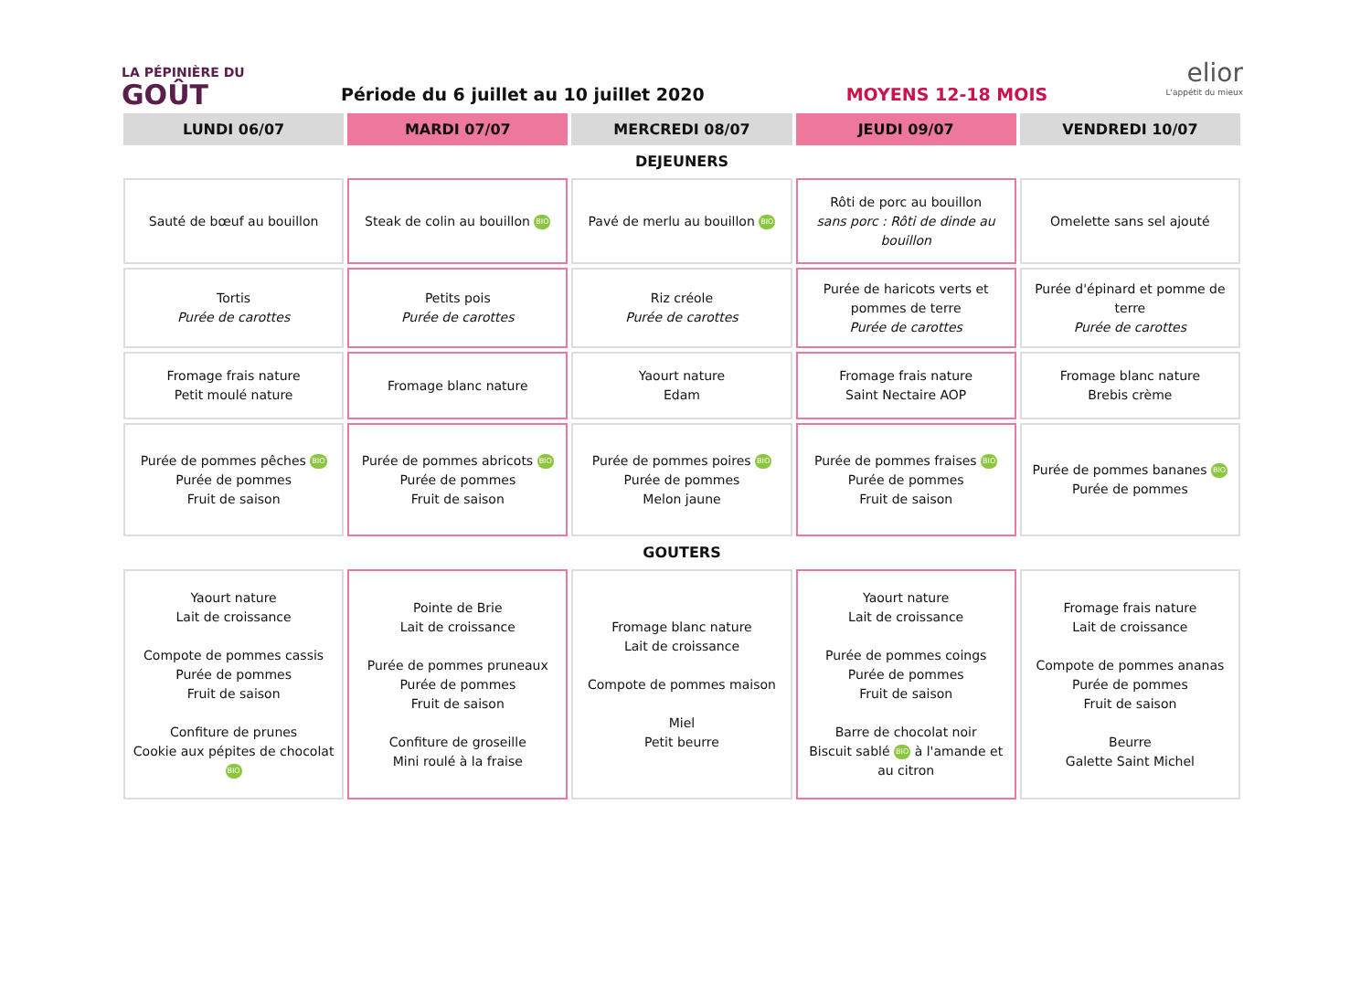LA PÉPINIÈRE DU
GOÛT
Période du 6 juillet au 10 juillet 2020
MOYENS 12-18 MOIS
elior
L'appétit du mieux
| LUNDI 06/07 | MARDI 07/07 | MERCREDI 08/07 | JEUDI 09/07 | VENDREDI 10/07 |
| --- | --- | --- | --- | --- |
| DEJEUNERS | | | | |
| Sauté de bœuf au bouillon | Steak de colin au bouillon BIO | Pavé de merlu au bouillon BIO | Rôti de porc au bouillon sans porc : Rôti de dinde au bouillon | Omelette sans sel ajouté |
| Tortis Purée de carottes | Petits pois Purée de carottes | Riz créole Purée de carottes | Purée de haricots verts et pommes de terre Purée de carottes | Purée d'épinard et pomme de terre Purée de carottes |
| Fromage frais nature Petit moulé nature | Fromage blanc nature | Yaourt nature Edam | Fromage frais nature Saint Nectaire AOP | Fromage blanc nature Brebis crème |
| Purée de pommes pêches BIO Purée de pommes Fruit de saison | Purée de pommes abricots BIO Purée de pommes Fruit de saison | Purée de pommes poires BIO Purée de pommes Melon jaune | Purée de pommes fraises BIO Purée de pommes Fruit de saison | Purée de pommes bananes BIO Purée de pommes |
| GOUTERS | | | | |
| Yaourt nature Lait de croissance Compote de pommes cassis Purée de pommes Fruit de saison Confiture de prunes Cookie aux pépites de chocolat BIO | Pointe de Brie Lait de croissance Purée de pommes pruneaux Purée de pommes Fruit de saison Confiture de groseille Mini roulé à la fraise | Fromage blanc nature Lait de croissance Compote de pommes maison Miel Petit beurre | Yaourt nature Lait de croissance Purée de pommes coings Purée de pommes Fruit de saison Barre de chocolat noir Biscuit sablé BIO à l'amande et au citron | Fromage frais nature Lait de croissance Compote de pommes ananas Purée de pommes Fruit de saison Beurre Galette Saint Michel |